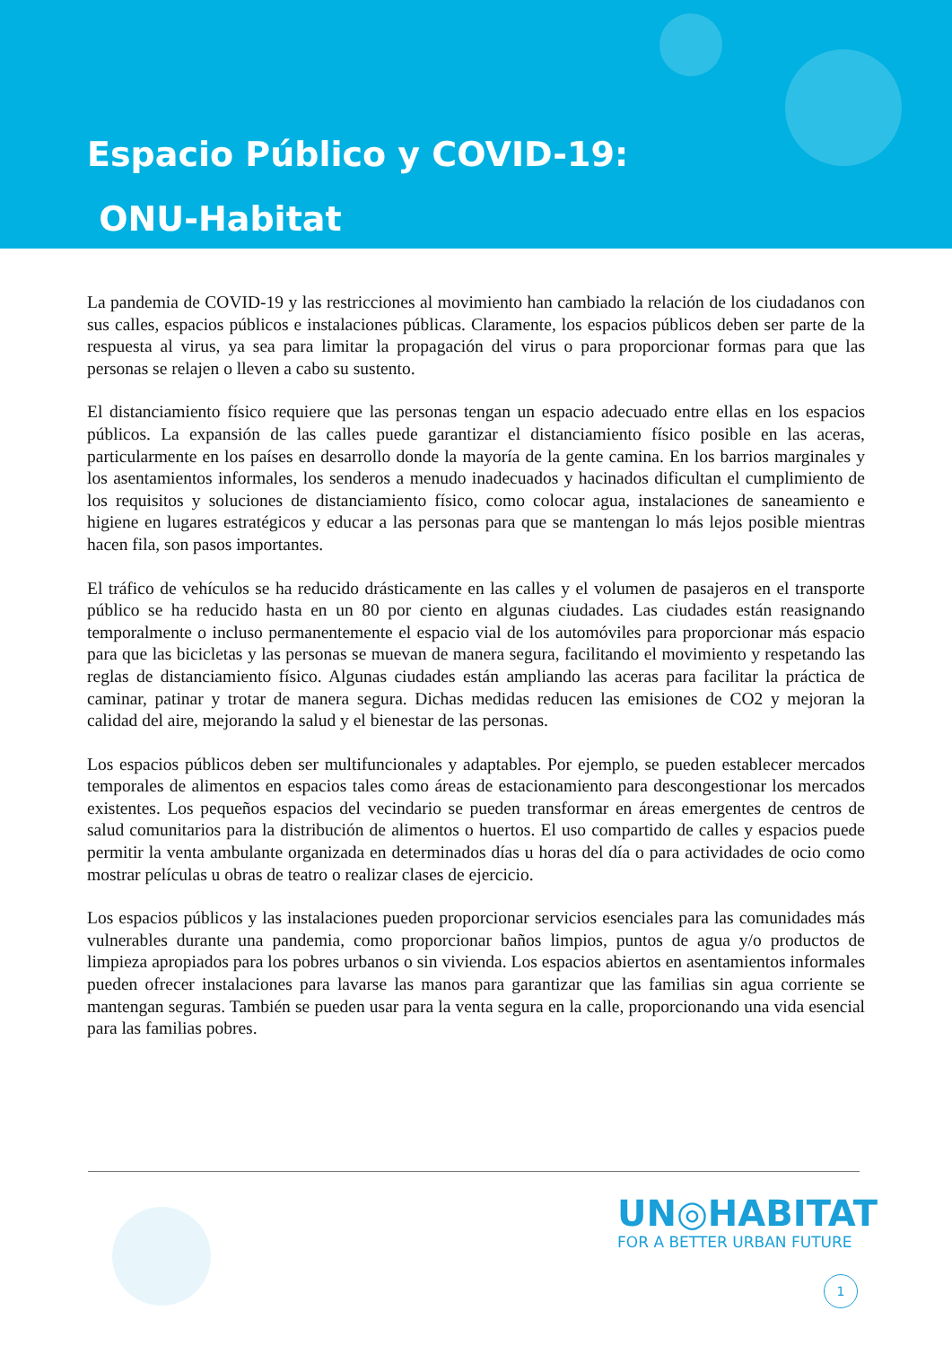Espacio Público y COVID-19:
ONU-Habitat
La pandemia de COVID-19 y las restricciones al movimiento han cambiado la relación de los ciudadanos con sus calles, espacios públicos e instalaciones públicas. Claramente, los espacios públicos deben ser parte de la respuesta al virus, ya sea para limitar la propagación del virus o para proporcionar formas para que las personas se relajen o lleven a cabo su sustento.
El distanciamiento físico requiere que las personas tengan un espacio adecuado entre ellas en los espacios públicos. La expansión de las calles puede garantizar el distanciamiento físico posible en las aceras, particularmente en los países en desarrollo donde la mayoría de la gente camina. En los barrios marginales y los asentamientos informales, los senderos a menudo inadecuados y hacinados dificultan el cumplimiento de los requisitos y soluciones de distanciamiento físico, como colocar agua, instalaciones de saneamiento e higiene en lugares estratégicos y educar a las personas para que se mantengan lo más lejos posible mientras hacen fila, son pasos importantes.
El tráfico de vehículos se ha reducido drásticamente en las calles y el volumen de pasajeros en el transporte público se ha reducido hasta en un 80 por ciento en algunas ciudades. Las ciudades están reasignando temporalmente o incluso permanentemente el espacio vial de los automóviles para proporcionar más espacio para que las bicicletas y las personas se muevan de manera segura, facilitando el movimiento y respetando las reglas de distanciamiento físico. Algunas ciudades están ampliando las aceras para facilitar la práctica de caminar, patinar y trotar de manera segura. Dichas medidas reducen las emisiones de CO2 y mejoran la calidad del aire, mejorando la salud y el bienestar de las personas.
Los espacios públicos deben ser multifuncionales y adaptables. Por ejemplo, se pueden establecer mercados temporales de alimentos en espacios tales como áreas de estacionamiento para descongestionar los mercados existentes. Los pequeños espacios del vecindario se pueden transformar en áreas emergentes de centros de salud comunitarios para la distribución de alimentos o huertos. El uso compartido de calles y espacios puede permitir la venta ambulante organizada en determinados días u horas del día o para actividades de ocio como mostrar películas u obras de teatro o realizar clases de ejercicio.
Los espacios públicos y las instalaciones pueden proporcionar servicios esenciales para las comunidades más vulnerables durante una pandemia, como proporcionar baños limpios, puntos de agua y/o productos de limpieza apropiados para los pobres urbanos o sin vivienda. Los espacios abiertos en asentamientos informales pueden ofrecer instalaciones para lavarse las manos para garantizar que las familias sin agua corriente se mantengan seguras. También se pueden usar para la venta segura en la calle, proporcionando una vida esencial para las familias pobres.
UN◎HABITAT
FOR A BETTER URBAN FUTURE
1